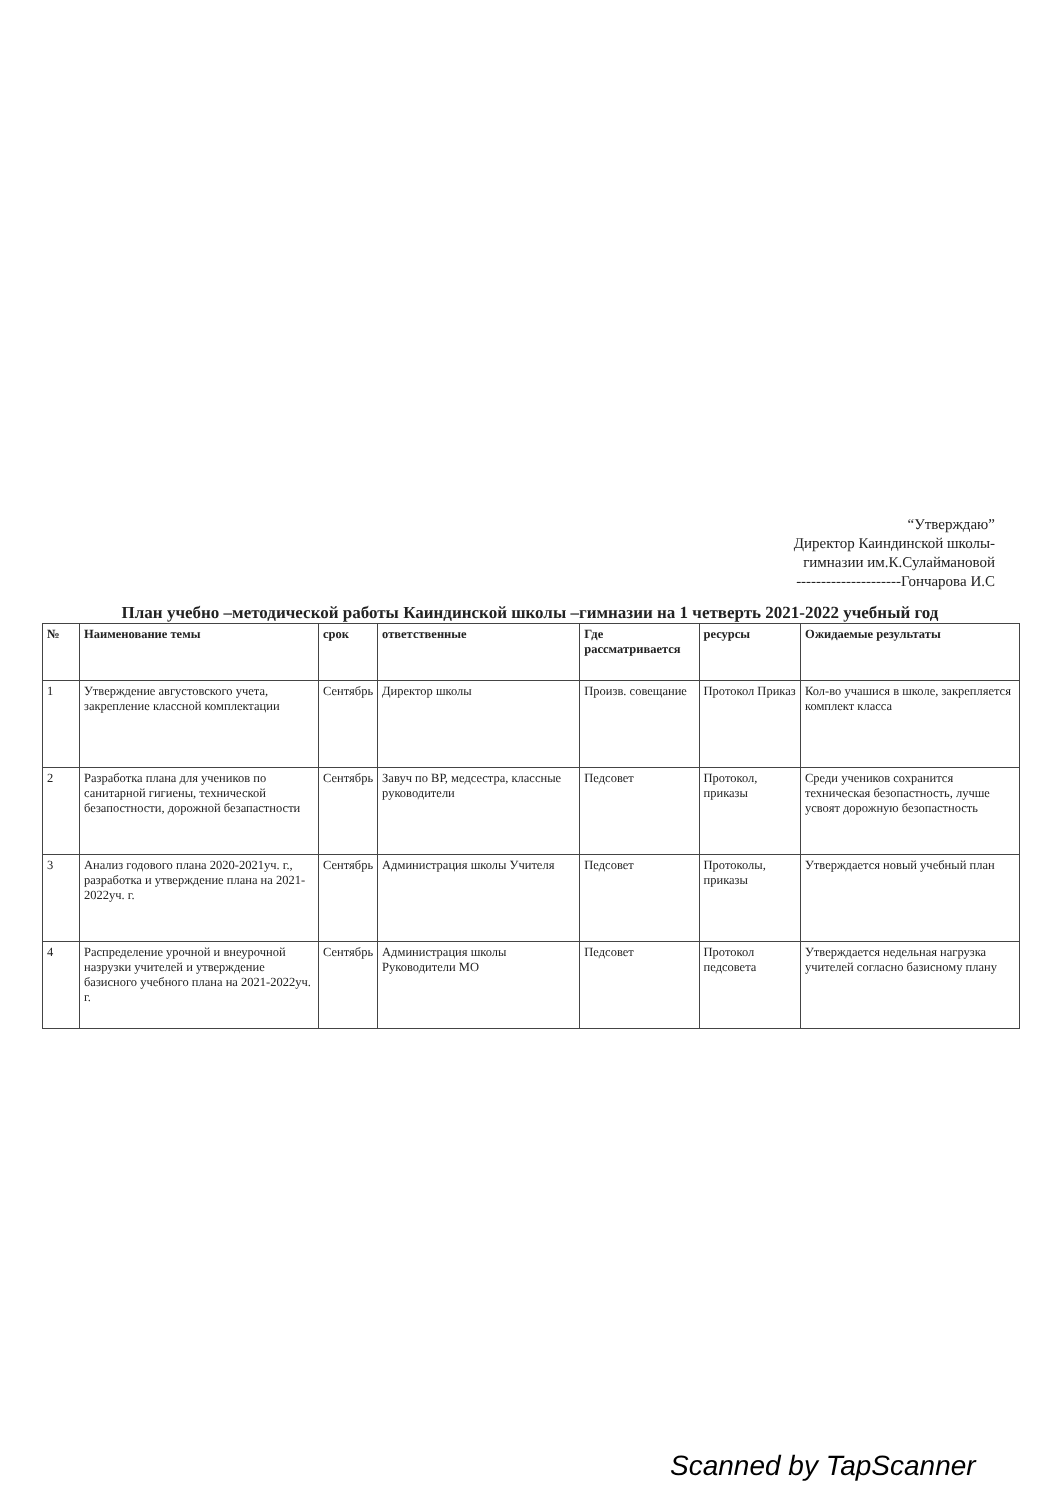“Утверждаю”
Директор Каиндинской школы-гимназии им.К.Сулаймановой
---------------------Гончарова И.С
План учебно –методической работы Каиндинской школы –гимназии на 1 четверть 2021-2022 учебный год
| № | Наименование темы | срок | ответственные | Где рассматривается | ресурсы | Ожидаемые результаты |
| --- | --- | --- | --- | --- | --- | --- |
| 1 | Утверждение августовского учета, закрепление классной комплектации | Сентябрь | Директор школы | Произв. совещание | Протокол Приказ | Кол-во учашися в школе, закрепляется комплект класса |
| 2 | Разработка плана для учеников по санитарной гигиены, технической безапостности, дорожной безапастности | Сентябрь | Завуч по ВР, медсестра, классные руководители | Педсовет | Протокол, приказы | Среди учеников сохранится техническая безопастность, лучше усвоят дорожную безопастность |
| 3 | Анализ годового плана 2020-2021уч. г., разработка и утверждение плана на 2021-2022уч. г. | Сентябрь | Администрация школы Учителя | Педсовет | Протоколы, приказы | Утверждается новый учебный план |
| 4 | Распределение урочной и внеурочной назрузки учителей и утверждение базисного учебного плана на 2021-2022уч. г. | Сентябрь | Администрация школы Руководители МО | Педсовет | Протокол педсовета | Утверждается недельная нагрузка учителей согласно базисному плану |
Scanned by TapScanner